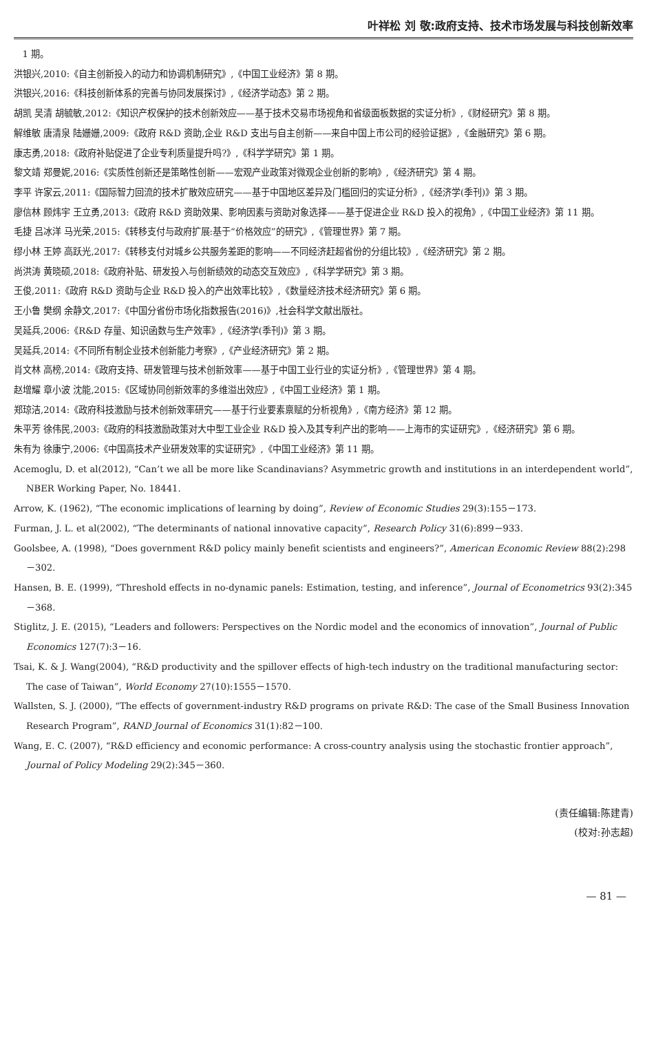叶祥松 刘 敬:政府支持、技术市场发展与科技创新效率
1 期。
洪银兴,2010:《自主创新投入的动力和协调机制研究》,《中国工业经济》第 8 期。
洪银兴,2016:《科技创新体系的完善与协同发展探讨》,《经济学动态》第 2 期。
胡凯 吴清 胡毓敏,2012:《知识产权保护的技术创新效应——基于技术交易市场视角和省级面板数据的实证分析》,《财经研究》第 8 期。
解维敏 唐清泉 陆姗姗,2009:《政府 R&D 资助,企业 R&D 支出与自主创新——来自中国上市公司的经验证据》,《金融研究》第 6 期。
康志勇,2018:《政府补贴促进了企业专利质量提升吗?》,《科学学研究》第 1 期。
黎文靖 郑曼妮,2016:《实质性创新还是策略性创新——宏观产业政策对微观企业创新的影响》,《经济研究》第 4 期。
李平 许家云,2011:《国际智力回流的技术扩散效应研究——基于中国地区差异及门槛回归的实证分析》,《经济学(季刊)》第 3 期。
廖信林 顾炜宇 王立勇,2013:《政府 R&D 资助效果、影响因素与资助对象选择——基于促进企业 R&D 投入的视角》,《中国工业经济》第 11 期。
毛捷 吕冰洋 马光荣,2015:《转移支付与政府扩展:基于“价格效应”的研究》,《管理世界》第 7 期。
缪小林 王婷 高跃光,2017:《转移支付对城乡公共服务差距的影响——不同经济赶超省份的分组比较》,《经济研究》第 2 期。
尚洪涛 黄晓硕,2018:《政府补贴、研发投入与创新绩效的动态交互效应》,《科学学研究》第 3 期。
王俊,2011:《政府 R&D 资助与企业 R&D 投入的产出效率比较》,《数量经济技术经济研究》第 6 期。
王小鲁 樊纲 余静文,2017:《中国分省份市场化指数报告(2016)》,社会科学文献出版社。
吴延兵,2006:《R&D 存量、知识函数与生产效率》,《经济学(季刊)》第 3 期。
吴延兵,2014:《不同所有制企业技术创新能力考察》,《产业经济研究》第 2 期。
肖文林 高榜,2014:《政府支持、研发管理与技术创新效率——基于中国工业行业的实证分析》,《管理世界》第 4 期。
赵增耀 章小波 沈能,2015:《区域协同创新效率的多维溢出效应》,《中国工业经济》第 1 期。
郑琼洁,2014:《政府科技激励与技术创新效率研究——基于行业要素禀赋的分析视角》,《南方经济》第 12 期。
朱平芳 徐伟民,2003:《政府的科技激励政策对大中型工业企业 R&D 投入及其专利产出的影响——上海市的实证研究》,《经济研究》第 6 期。
朱有为 徐康宁,2006:《中国高技术产业研发效率的实证研究》,《中国工业经济》第 11 期。
Acemoglu, D. et al(2012), “Can’t we all be more like Scandinavians? Asymmetric growth and institutions in an interdependent world”, NBER Working Paper, No. 18441.
Arrow, K. (1962), “The economic implications of learning by doing”, Review of Economic Studies 29(3):155－173.
Furman, J. L. et al(2002), “The determinants of national innovative capacity”, Research Policy 31(6):899－933.
Goolsbee, A. (1998), “Does government R&D policy mainly benefit scientists and engineers?”, American Economic Review 88(2):298－302.
Hansen, B. E. (1999), “Threshold effects in no-dynamic panels: Estimation, testing, and inference”, Journal of Econometrics 93(2):345－368.
Stiglitz, J. E. (2015), “Leaders and followers: Perspectives on the Nordic model and the economics of innovation”, Journal of Public Economics 127(7):3－16.
Tsai, K. & J. Wang(2004), “R&D productivity and the spillover effects of high-tech industry on the traditional manufacturing sector: The case of Taiwan”, World Economy 27(10):1555－1570.
Wallsten, S. J. (2000), “The effects of government-industry R&D programs on private R&D: The case of the Small Business Innovation Research Program”, RAND Journal of Economics 31(1):82－100.
Wang, E. C. (2007), “R&D efficiency and economic performance: A cross-country analysis using the stochastic frontier approach”, Journal of Policy Modeling 29(2):345－360.
(责任编辑:陈建青)
(校对:孙志超)
— 81 —